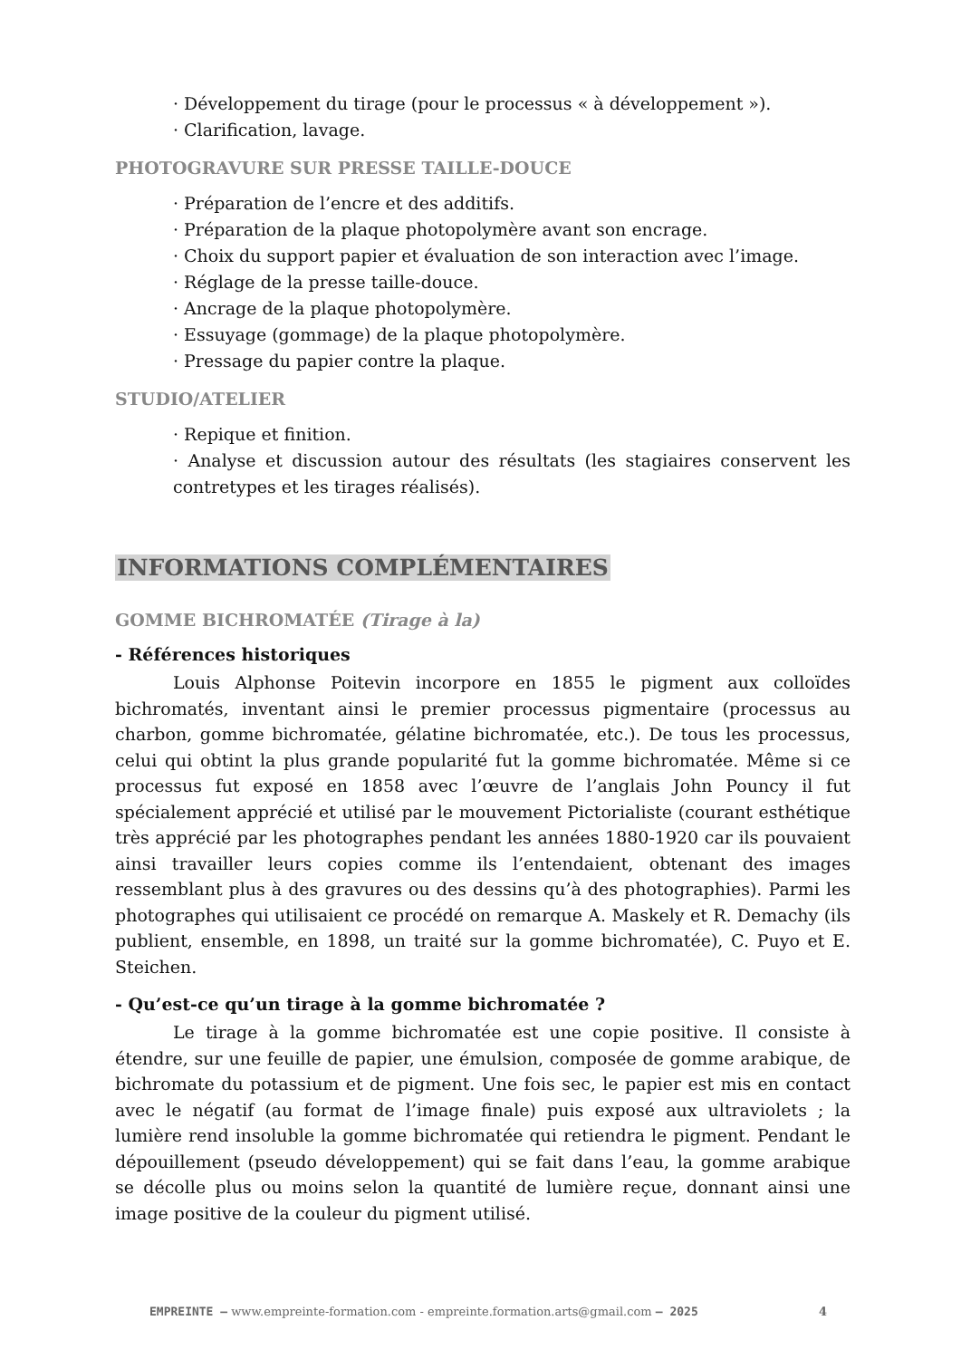· Développement du tirage (pour le processus « à développement »).
· Clarification, lavage.
PHOTOGRAVURE SUR PRESSE TAILLE-DOUCE
· Préparation de l’encre et des additifs.
· Préparation de la plaque photopolymère avant son encrage.
· Choix du support papier et évaluation de son interaction avec l’image.
· Réglage de la presse taille-douce.
· Ancrage de la plaque photopolymère.
· Essuyage (gommage) de la plaque photopolymère.
· Pressage du papier contre la plaque.
STUDIO/ATELIER
· Repique et finition.
· Analyse et discussion autour des résultats (les stagiaires conservent les contretypes et les tirages réalisés).
INFORMATIONS COMPLÉMENTAIRES
GOMME BICHROMATÉE (Tirage à la)
- Références historiques
Louis Alphonse Poitevin incorpore en 1855 le pigment aux colloïdes bichromatés, inventant ainsi le premier processus pigmentaire (processus au charbon, gomme bichromatée, gélatine bichromatée, etc.). De tous les processus, celui qui obtint la plus grande popularité fut la gomme bichromatée. Même si ce processus fut exposé en 1858 avec l’œuvre de l’anglais John Pouncy il fut spécialement apprécié et utilisé par le mouvement Pictorialiste (courant esthétique très apprécié par les photographes pendant les années 1880-1920 car ils pouvaient ainsi travailler leurs copies comme ils l’entendaient, obtenant des images ressemblant plus à des gravures ou des dessins qu’à des photographies). Parmi les photographes qui utilisaient ce procédé on remarque A. Maskely et R. Demachy (ils publient, ensemble, en 1898, un traité sur la gomme bichromatée), C. Puyo et E. Steichen.
- Qu’est-ce qu’un tirage à la gomme bichromatée ?
Le tirage à la gomme bichromatée est une copie positive. Il consiste à étendre, sur une feuille de papier, une émulsion, composée de gomme arabique, de bichromate du potassium et de pigment. Une fois sec, le papier est mis en contact avec le négatif (au format de l’image finale) puis exposé aux ultraviolets ; la lumière rend insoluble la gomme bichromatée qui retiendra le pigment. Pendant le dépouillement (pseudo développement) qui se fait dans l’eau, la gomme arabique se décolle plus ou moins selon la quantité de lumière reçue, donnant ainsi une image positive de la couleur du pigment utilisé.
EMPREINTE – www.empreinte-formation.com - empreinte.formation.arts@gmail.com – 2025
4